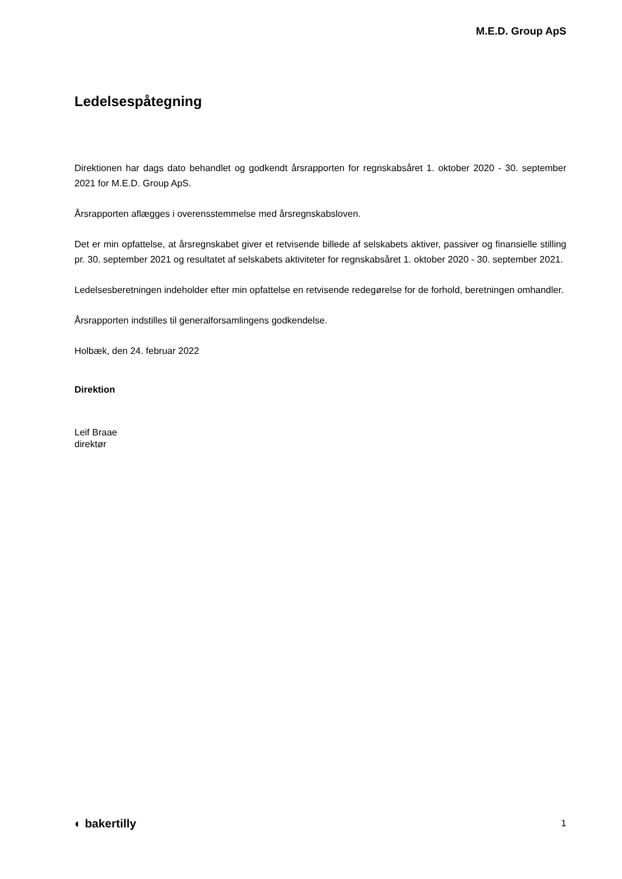M.E.D. Group ApS
Ledelsespåtegning
Direktionen har dags dato behandlet og godkendt årsrapporten for regnskabsåret 1. oktober 2020 - 30. september 2021 for M.E.D. Group ApS.
Årsrapporten aflægges i overensstemmelse med årsregnskabsloven.
Det er min opfattelse, at årsregnskabet giver et retvisende billede af selskabets aktiver, passiver og finansielle stilling pr. 30. september 2021 og resultatet af selskabets aktiviteter for regnskabsåret 1. oktober 2020 - 30. september 2021.
Ledelsesberetningen indeholder efter min opfattelse en retvisende redegørelse for de forhold, beretningen omhandler.
Årsrapporten indstilles til generalforsamlingens godkendelse.
Holbæk, den 24. februar 2022
Direktion
Leif Braae
direktør
◐ bakertilly 1